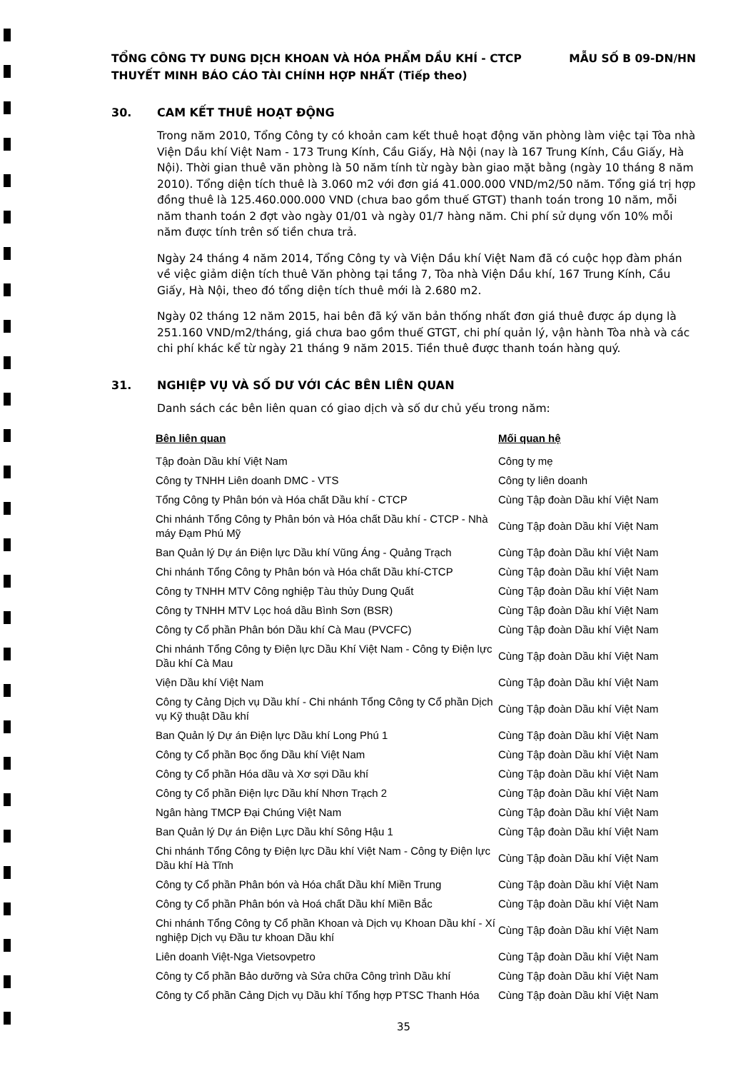TỔNG CÔNG TY DUNG DỊCH KHOAN VÀ HÓA PHẨM DẦU KHÍ - CTCP MẪU SỐ B 09-DN/HN
THUYẾT MINH BÁO CÁO TÀI CHÍNH HỢP NHẤT (Tiếp theo)
30. CAM KẾT THUÊ HOẠT ĐỘNG
Trong năm 2010, Tổng Công ty có khoản cam kết thuê hoạt động văn phòng làm việc tại Tòa nhà Viện Dầu khí Việt Nam - 173 Trung Kính, Cầu Giấy, Hà Nội (nay là 167 Trung Kính, Cầu Giấy, Hà Nội). Thời gian thuê văn phòng là 50 năm tính từ ngày bàn giao mặt bằng (ngày 10 tháng 8 năm 2010). Tổng diện tích thuê là 3.060 m2 với đơn giá 41.000.000 VND/m2/50 năm. Tổng giá trị hợp đồng thuê là 125.460.000.000 VND (chưa bao gồm thuế GTGT) thanh toán trong 10 năm, mỗi năm thanh toán 2 đợt vào ngày 01/01 và ngày 01/7 hàng năm. Chi phí sử dụng vốn 10% mỗi năm được tính trên số tiền chưa trả.
Ngày 24 tháng 4 năm 2014, Tổng Công ty và Viện Dầu khí Việt Nam đã có cuộc họp đàm phán về việc giảm diện tích thuê Văn phòng tại tầng 7, Tòa nhà Viện Dầu khí, 167 Trung Kính, Cầu Giấy, Hà Nội, theo đó tổng diện tích thuê mới là 2.680 m2.
Ngày 02 tháng 12 năm 2015, hai bên đã ký văn bản thống nhất đơn giá thuê được áp dụng là 251.160 VND/m2/tháng, giá chưa bao gồm thuế GTGT, chi phí quản lý, vận hành Tòa nhà và các chi phí khác kể từ ngày 21 tháng 9 năm 2015. Tiền thuê được thanh toán hàng quý.
31. NGHIỆP VỤ VÀ SỐ DƯ VỚI CÁC BÊN LIÊN QUAN
Danh sách các bên liên quan có giao dịch và số dư chủ yếu trong năm:
| Bên liên quan | Mối quan hệ |
| --- | --- |
| Tập đoàn Dầu khí Việt Nam | Công ty mẹ |
| Công ty TNHH Liên doanh DMC - VTS | Công ty liên doanh |
| Tổng Công ty Phân bón và Hóa chất Dầu khí - CTCP | Cùng Tập đoàn Dầu khí Việt Nam |
| Chi nhánh Tổng Công ty Phân bón và Hóa chất Dầu khí - CTCP - Nhà máy Đạm Phú Mỹ | Cùng Tập đoàn Dầu khí Việt Nam |
| Ban Quản lý Dự án Điện lực Dầu khí Vũng Áng - Quảng Trạch | Cùng Tập đoàn Dầu khí Việt Nam |
| Chi nhánh Tổng Công ty Phân bón và Hóa chất Dầu khí-CTCP | Cùng Tập đoàn Dầu khí Việt Nam |
| Công ty TNHH MTV Công nghiệp Tàu thủy Dung Quất | Cùng Tập đoàn Dầu khí Việt Nam |
| Công ty TNHH MTV Lọc hoá dầu Bình Sơn (BSR) | Cùng Tập đoàn Dầu khí Việt Nam |
| Công ty Cổ phần Phân bón Dầu khí Cà Mau (PVCFC) | Cùng Tập đoàn Dầu khí Việt Nam |
| Chi nhánh Tổng Công ty Điện lực Dầu Khí Việt Nam - Công ty Điện lực Dầu khí Cà Mau | Cùng Tập đoàn Dầu khí Việt Nam |
| Viện Dầu khí Việt Nam | Cùng Tập đoàn Dầu khí Việt Nam |
| Công ty Cảng Dịch vụ Dầu khí - Chi nhánh Tổng Công ty Cổ phần Dịch vụ Kỹ thuật Dầu khí | Cùng Tập đoàn Dầu khí Việt Nam |
| Ban Quản lý Dự án Điện lực Dầu khí Long Phú 1 | Cùng Tập đoàn Dầu khí Việt Nam |
| Công ty Cổ phần Bọc ống Dầu khí Việt Nam | Cùng Tập đoàn Dầu khí Việt Nam |
| Công ty Cổ phần Hóa dầu và Xơ sợi Dầu khí | Cùng Tập đoàn Dầu khí Việt Nam |
| Công ty Cổ phần Điện lực Dầu khí Nhơn Trạch 2 | Cùng Tập đoàn Dầu khí Việt Nam |
| Ngân hàng TMCP Đại Chúng Việt Nam | Cùng Tập đoàn Dầu khí Việt Nam |
| Ban Quản lý Dự án Điện Lực Dầu khí Sông Hậu 1 | Cùng Tập đoàn Dầu khí Việt Nam |
| Chi nhánh Tổng Công ty Điện lực Dầu khí Việt Nam - Công ty Điện lực Dầu khí Hà Tĩnh | Cùng Tập đoàn Dầu khí Việt Nam |
| Công ty Cổ phần Phân bón và Hóa chất Dầu khí Miền Trung | Cùng Tập đoàn Dầu khí Việt Nam |
| Công ty Cổ phần Phân bón và Hoá chất Dầu khí Miền Bắc | Cùng Tập đoàn Dầu khí Việt Nam |
| Chi nhánh Tổng Công ty Cổ phần Khoan và Dịch vụ Khoan Dầu khí - Xí nghiệp Dịch vụ Đầu tư khoan Dầu khí | Cùng Tập đoàn Dầu khí Việt Nam |
| Liên doanh Việt-Nga Vietsovpetro | Cùng Tập đoàn Dầu khí Việt Nam |
| Công ty Cổ phần Bảo dưỡng và Sửa chữa Công trình Dầu khí | Cùng Tập đoàn Dầu khí Việt Nam |
| Công ty Cổ phần Cảng Dịch vụ Dầu khí Tổng hợp PTSC Thanh Hóa | Cùng Tập đoàn Dầu khí Việt Nam |
35